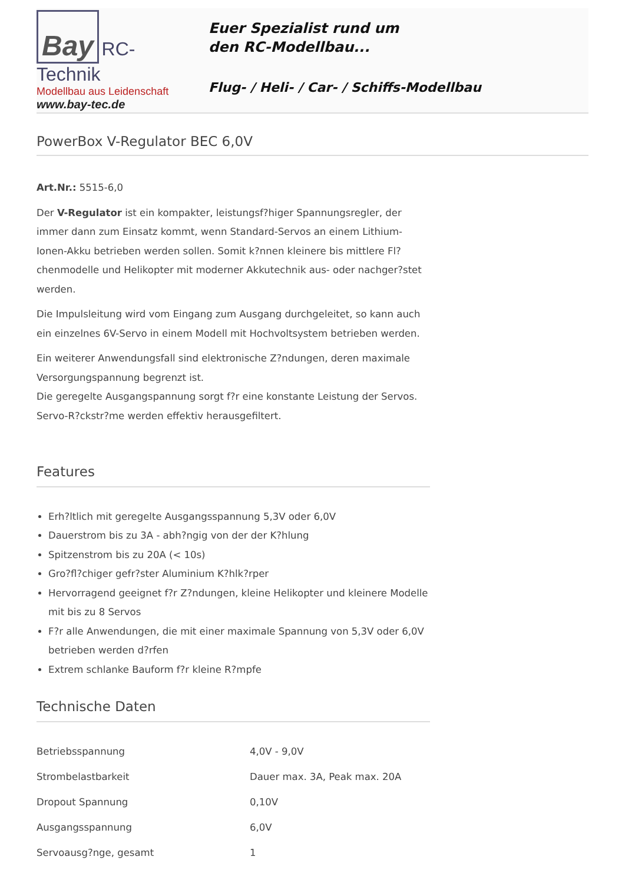Bay RC-Technik
Modellbau aus Leidenschaft
www.bay-tec.de
Euer Spezialist rund um
den RC-Modellbau...
Flug- / Heli- / Car- / Schiffs-Modellbau
PowerBox V-Regulator BEC 6,0V
Art.Nr.: 5515-6,0
Der V-Regulator ist ein kompakter, leistungsf?higer Spannungsregler, der immer dann zum Einsatz kommt, wenn Standard-Servos an einem Lithium-Ionen-Akku betrieben werden sollen. Somit k?nnen kleinere bis mittlere Fl?chenmodelle und Helikopter mit moderner Akkutechnik aus- oder nachger?stet werden.
Die Impulsleitung wird vom Eingang zum Ausgang durchgeleitet, so kann auch ein einzelnes 6V-Servo in einem Modell mit Hochvoltsystem betrieben werden.
Ein weiterer Anwendungsfall sind elektronische Z?ndungen, deren maximale Versorgungspannung begrenzt ist.
Die geregelte Ausgangspannung sorgt f?r eine konstante Leistung der Servos. Servo-R?ckstr?me werden effektiv herausgefiltert.
Features
Erh?ltlich mit geregelte Ausgangsspannung 5,3V oder 6,0V
Dauerstrom bis zu 3A - abh?ngig von der der K?hlung
Spitzenstrom bis zu 20A (< 10s)
Gro?fl?chiger gefr?ster Aluminium K?hlk?rper
Hervorragend geeignet f?r Z?ndungen, kleine Helikopter und kleinere Modelle mit bis zu 8 Servos
F?r alle Anwendungen, die mit einer maximale Spannung von 5,3V oder 6,0V betrieben werden d?rfen
Extrem schlanke Bauform f?r kleine R?mpfe
Technische Daten
| Betriebsspannung | 4,0V - 9,0V |
| Strombelastbarkeit | Dauer max. 3A, Peak max. 20A |
| Dropout Spannung | 0,10V |
| Ausgangsspannung | 6,0V |
| Servoausg?nge, gesamt | 1 |